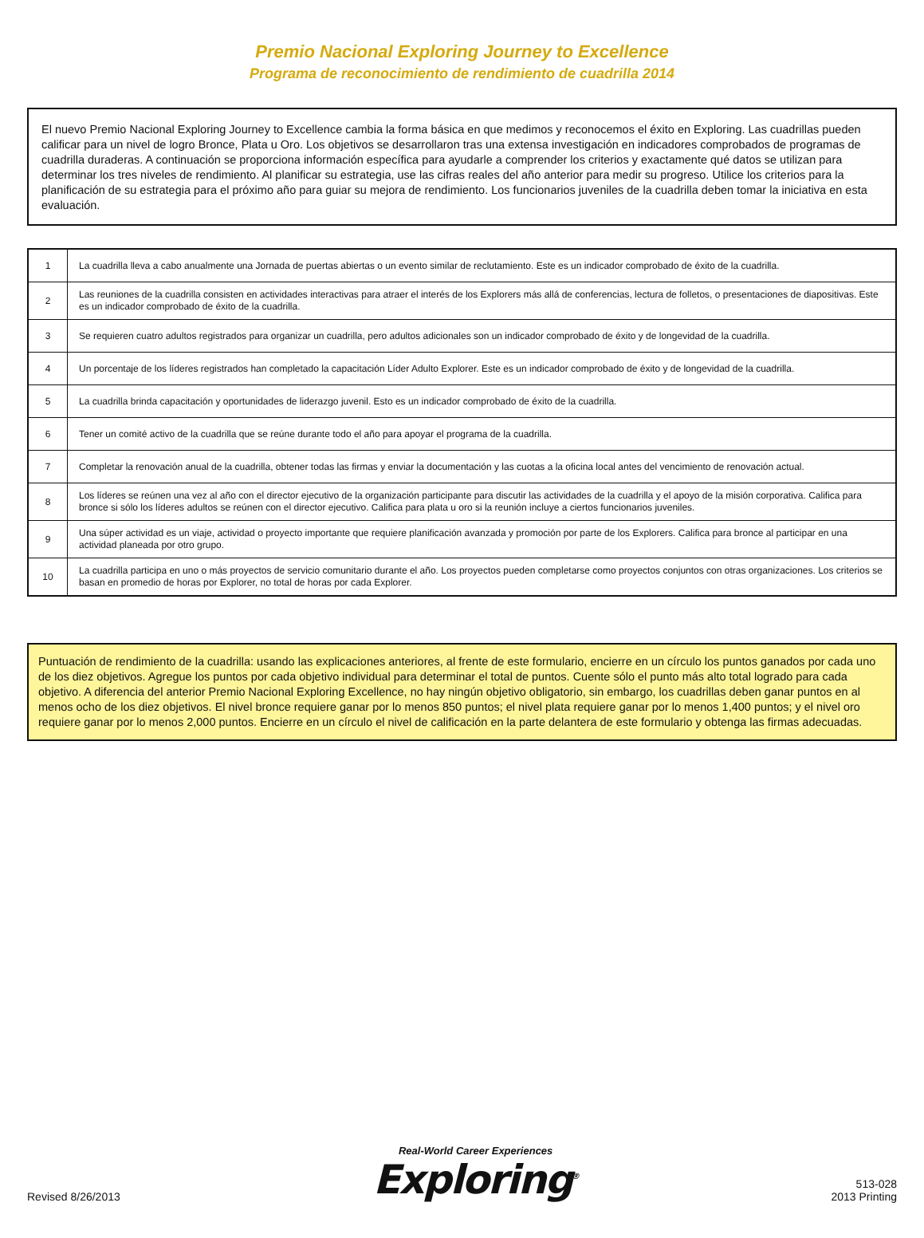Premio Nacional Exploring Journey to Excellence
Programa de reconocimiento de rendimiento de cuadrilla 2014
El nuevo Premio Nacional Exploring Journey to Excellence cambia la forma básica en que medimos y reconocemos el éxito en Exploring. Las cuadrillas pueden calificar para un nivel de logro Bronce, Plata u Oro. Los objetivos se desarrollaron tras una extensa investigación en indicadores comprobados de programas de cuadrilla duraderas. A continuación se proporciona información específica para ayudarle a comprender los criterios y exactamente qué datos se utilizan para determinar los tres niveles de rendimiento. Al planificar su estrategia, use las cifras reales del año anterior para medir su progreso. Utilice los criterios para la planificación de su estrategia para el próximo año para guiar su mejora de rendimiento. Los funcionarios juveniles de la cuadrilla deben tomar la iniciativa en esta evaluación.
| 1 | La cuadrilla lleva a cabo anualmente una Jornada de puertas abiertas o un evento similar de reclutamiento. Este es un indicador comprobado de éxito de la cuadrilla. |
| 2 | Las reuniones de la cuadrilla consisten en actividades interactivas para atraer el interés de los Explorers más allá de conferencias, lectura de folletos, o presentaciones de diapositivas. Este es un indicador comprobado de éxito de la cuadrilla. |
| 3 | Se requieren cuatro adultos registrados para organizar un cuadrilla, pero adultos adicionales son un indicador comprobado de éxito y de longevidad de la cuadrilla. |
| 4 | Un porcentaje de los líderes registrados han completado la capacitación Líder Adulto Explorer. Este es un indicador comprobado de éxito y de longevidad de la cuadrilla. |
| 5 | La cuadrilla brinda capacitación y oportunidades de liderazgo juvenil. Esto es un indicador comprobado de éxito de la cuadrilla. |
| 6 | Tener un comité activo de la cuadrilla que se reúne durante todo el año para apoyar el programa de la cuadrilla. |
| 7 | Completar la renovación anual de la cuadrilla, obtener todas las firmas y enviar la documentación y las cuotas a la oficina local antes del vencimiento de renovación actual. |
| 8 | Los líderes se reúnen una vez al año con el director ejecutivo de la organización participante para discutir las actividades de la cuadrilla y el apoyo de la misión corporativa. Califica para bronce si sólo los líderes adultos se reúnen con el director ejecutivo. Califica para plata u oro si la reunión incluye a ciertos funcionarios juveniles. |
| 9 | Una súper actividad es un viaje, actividad o proyecto importante que requiere planificación avanzada y promoción por parte de los Explorers. Califica para bronce al participar en una actividad planeada por otro grupo. |
| 10 | La cuadrilla participa en uno o más proyectos de servicio comunitario durante el año. Los proyectos pueden completarse como proyectos conjuntos con otras organizaciones. Los criterios se basan en promedio de horas por Explorer, no total de horas por cada Explorer. |
Puntuación de rendimiento de la cuadrilla: usando las explicaciones anteriores, al frente de este formulario, encierre en un círculo los puntos ganados por cada uno de los diez objetivos. Agregue los puntos por cada objetivo individual para determinar el total de puntos. Cuente sólo el punto más alto total logrado para cada objetivo. A diferencia del anterior Premio Nacional Exploring Excellence, no hay ningún objetivo obligatorio, sin embargo, los cuadrillas deben ganar puntos en al menos ocho de los diez objetivos. El nivel bronce requiere ganar por lo menos 850 puntos; el nivel plata requiere ganar por lo menos 1,400 puntos; y el nivel oro requiere ganar por lo menos 2,000 puntos. Encierre en un círculo el nivel de calificación en la parte delantera de este formulario y obtenga las firmas adecuadas.
Revised 8/26/2013
Real-World Career Experiences
Exploring<sup>®</sup>
513-028
2013 Printing